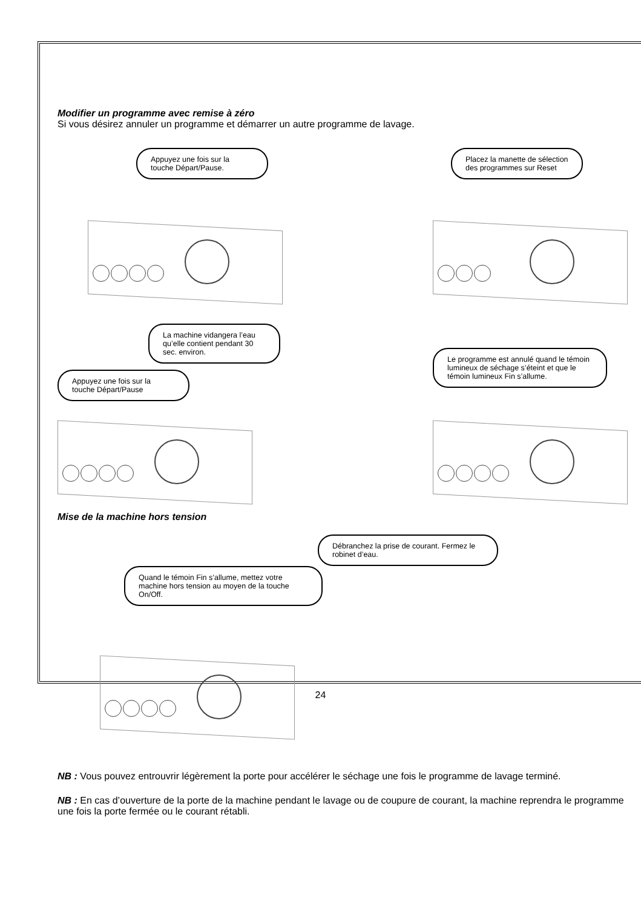Modifier un programme avec remise à zéro
Si vous désirez annuler un programme et démarrer un autre programme de lavage.
Appuyez une fois sur la touche Départ/Pause.
Placez la manette de sélection des programmes sur Reset
La machine vidangera l’eau qu’elle contient pendant 30 sec. environ.
Appuyez une fois sur la touche Départ/Pause
Le programme est annulé quand le témoin lumineux de séchage s’éteint et que le témoin lumineux Fin s’allume.
Mise de la machine hors tension
Débranchez la prise de courant. Fermez le robinet d’eau.
Quand le témoin Fin s’allume, mettez votre machine hors tension au moyen de la touche On/Off.
NB : Vous pouvez entrouvrir légèrement la porte pour accélérer le séchage une fois le programme de lavage terminé.
NB : En cas d’ouverture de la porte de la machine pendant le lavage ou de coupure de courant, la machine reprendra le programme une fois la porte fermée ou le courant rétabli.
24